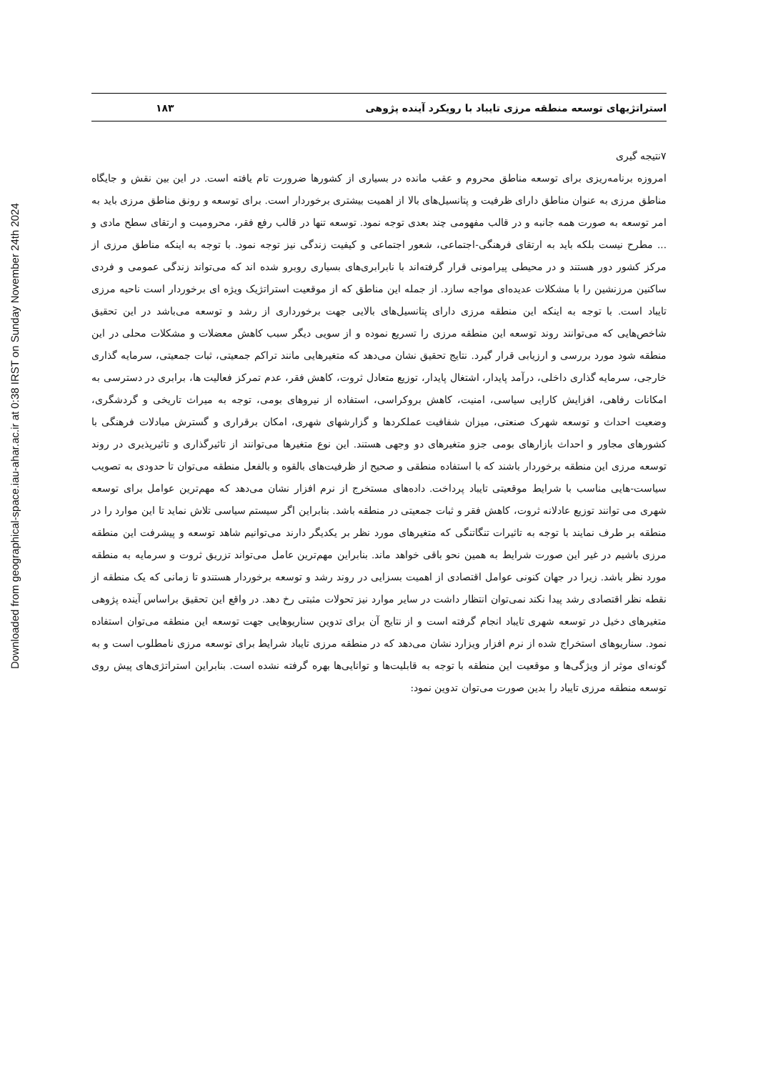Downloaded from geographical-space.iau-ahar.ac.ir at 0:38 IRST on Sunday November 24th 2024
استراتژیهای توسعه منطقه مرزی تایباد با رویکرد آینده پژوهی ۱۸۳
۷نتیجه گیری
امروزه برنامه‌ریزی برای توسعه مناطق محروم و عقب مانده در بسیاری از کشورها ضرورت تام یافته است. در این بین نقش و جایگاه مناطق مرزی به عنوان مناطق دارای ظرفیت و پتانسیل‌های بالا از اهمیت بیشتری برخوردار است. برای توسعه و رونق مناطق مرزی باید به امر توسعه به صورت همه جانبه و در قالب مفهومی چند بعدی توجه نمود. توسعه تنها در قالب رفع فقر، محرومیت و ارتقای سطح مادی و ... مطرح نیست بلکه باید به ارتقای فرهنگی-اجتماعی، شعور اجتماعی و کیفیت زندگی نیز توجه نمود. با توجه به اینکه مناطق مرزی از مرکز کشور دور هستند و در محیطی پیرامونی قرار گرفته‌اند با نابرابری‌های بسیاری روبرو شده اند که می‌تواند زندگی عمومی و فردی ساکنین مرزنشین را با مشکلات عدیده‌ای مواجه سازد. از جمله این مناطق که از موقعیت استراتژیک ویژه ای برخوردار است ناحیه مرزی تایباد است. با توجه به اینکه این منطقه مرزی دارای پتانسیل‌های بالایی جهت برخورداری از رشد و توسعه می‌باشد در این تحقیق شاخص‌هایی که می‌توانند روند توسعه این منطقه مرزی را تسریع نموده و از سویی دیگر سبب کاهش معضلات و مشکلات محلی در این منطقه شود مورد بررسی و ارزیابی قرار گیرد. نتایج تحقیق نشان می‌دهد که متغیرهایی مانند تراکم جمعیتی، ثبات جمعیتی، سرمایه گذاری خارجی، سرمایه گذاری داخلی، درآمد پایدار، اشتغال پایدار، توزیع متعادل ثروت، کاهش فقر، عدم تمرکز فعالیت ها، برابری در دسترسی به امکانات رفاهی، افزایش کارایی سیاسی، امنیت، کاهش بروکراسی، استفاده از نیروهای بومی، توجه به میراث تاریخی و گردشگری، وضعیت احداث و توسعه شهرک صنعتی، میزان شفافیت عملکردها و گزارشهای شهری، امکان برقراری و گسترش مبادلات فرهنگی با کشورهای مجاور و احداث بازارهای بومی جزو متغیرهای دو وجهی هستند. این نوع متغیرها می‌توانند از تاثیرگذاری و تاثیرپذیری در روند توسعه مرزی این منطقه برخوردار باشند که با استفاده منطقی و صحیح از ظرفیت‌های بالقوه و بالفعل منطقه می‌توان تا حدودی به تصویب سیاست-هایی مناسب با شرایط موقعیتی تایباد پرداخت. داده‌های مستخرج از نرم افزار نشان می‌دهد که مهم‌ترین عوامل برای توسعه شهری می توانند توزیع عادلانه ثروت، کاهش فقر و ثبات جمعیتی در منطقه باشد. بنابراین اگر سیستم سیاسی تلاش نماید تا این موارد را در منطقه بر طرف نمایند با توجه به تاثیرات تنگاتنگی که متغیرهای مورد نظر بر یکدیگر دارند می‌توانیم شاهد توسعه و پیشرفت این منطقه مرزی باشیم در غیر این صورت شرایط به همین نحو باقی خواهد ماند. بنابراین مهم‌ترین عامل می‌تواند تزریق ثروت و سرمایه به منطقه مورد نظر باشد. زیرا در جهان کنونی عوامل اقتصادی از اهمیت بسزایی در روند رشد و توسعه برخوردار هستندو تا زمانی که یک منطقه از نقطه نظر اقتصادی رشد پیدا نکند نمی‌توان انتظار داشت در سایر موارد نیز تحولات مثبتی رخ دهد. در واقع این تحقیق براساس آینده پژوهی متغیرهای دخیل در توسعه شهری تایباد انجام گرفته است و از نتایج آن برای تدوین سناریوهایی جهت توسعه این منطقه می‌توان استفاده نمود. سناریوهای استخراج شده از نرم افزار ویزارد نشان می‌دهد که در منطقه مرزی تایباد شرایط برای توسعه مرزی نامطلوب است و به گونه‌ای موثر از ویژگی‌ها و موقعیت این منطقه با توجه به قابلیت‌ها و توانایی‌ها بهره گرفته نشده است. بنابراین استراتژی‌های پیش روی توسعه منطقه مرزی تایباد را بدین صورت می‌توان تدوین نمود: